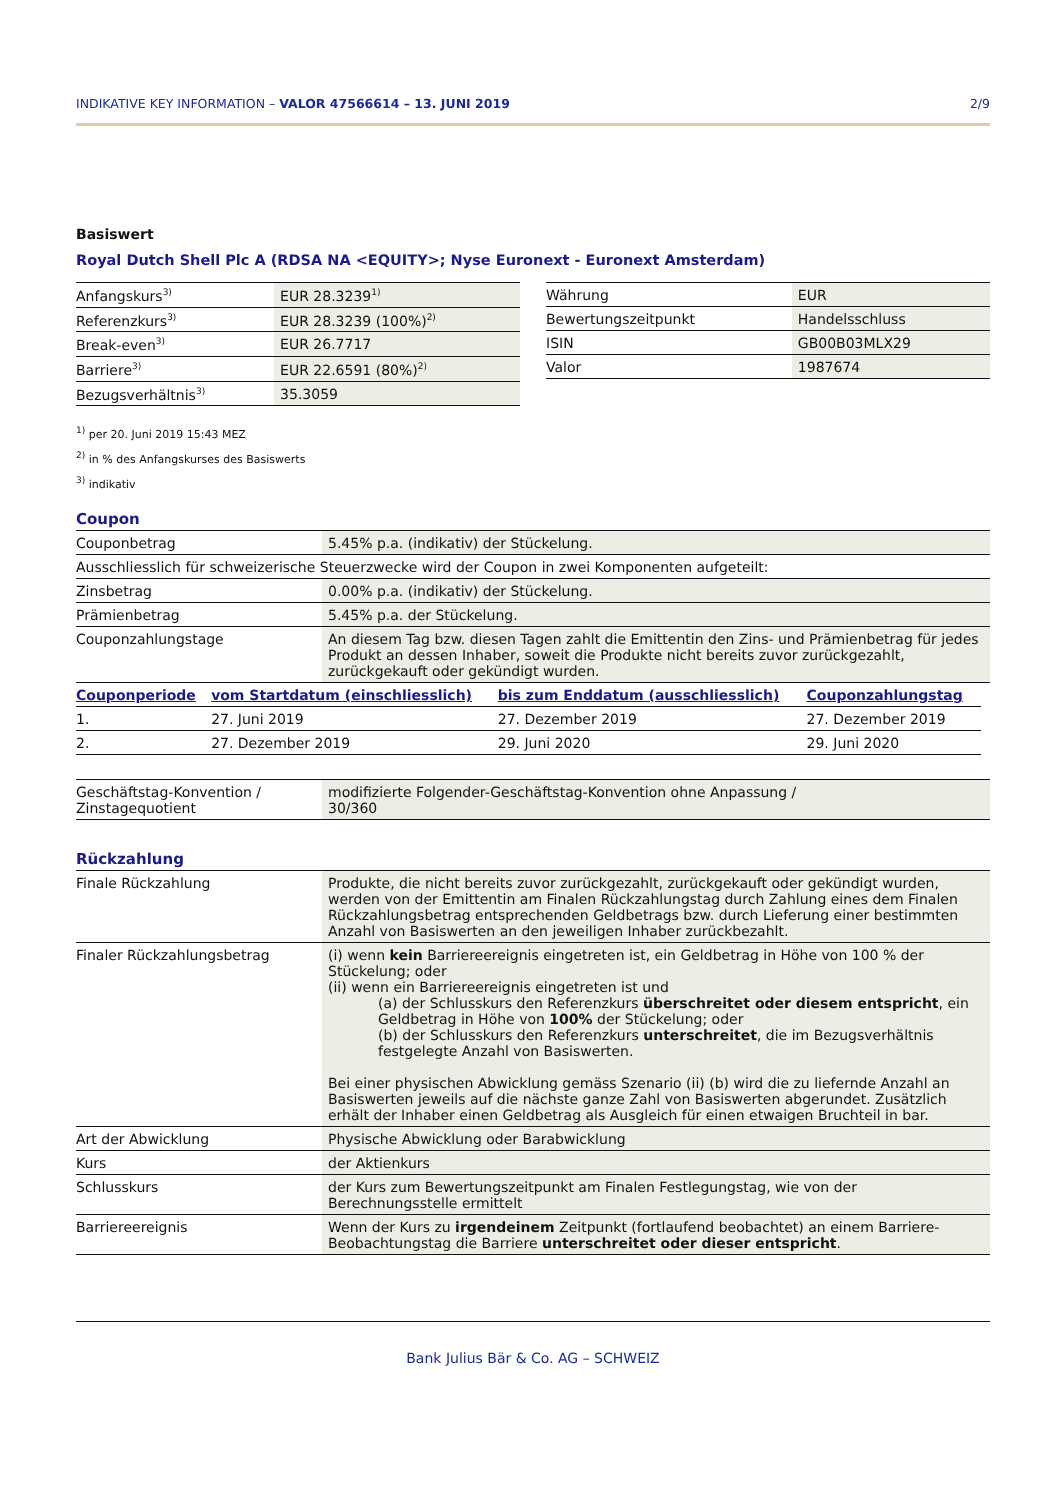INDIKATIVE KEY INFORMATION – VALOR 47566614 – 13. JUNI 2019 2/9
Basiswert
Royal Dutch Shell Plc A (RDSA NA <EQUITY>; Nyse Euronext - Euronext Amsterdam)
| Anfangskurs<sup>3)</sup> | EUR 28.3239<sup>1)</sup> |
| Referenzkurs<sup>3)</sup> | EUR 28.3239 (100%)<sup>2)</sup> |
| Break-even<sup>3)</sup> | EUR 26.7717 |
| Barriere<sup>3)</sup> | EUR 22.6591 (80%)<sup>2)</sup> |
| Bezugsverhältnis<sup>3)</sup> | 35.3059 |
| Währung | EUR |
| Bewertungszeitpunkt | Handelsschluss |
| ISIN | GB00B03MLX29 |
| Valor | 1987674 |
<sup>1)</sup> per 20. Juni 2019 15:43 MEZ
<sup>2)</sup> in % des Anfangskurses des Basiswerts
<sup>3)</sup> indikativ
Coupon
| Couponbetrag | 5.45% p.a. (indikativ) der Stückelung. |
| Ausschliesslich für schweizerische Steuerzwecke wird der Coupon in zwei Komponenten aufgeteilt: | |
| Zinsbetrag | 0.00% p.a. (indikativ) der Stückelung. |
| Prämienbetrag | 5.45% p.a. der Stückelung. |
| Couponzahlungstage | An diesem Tag bzw. diesen Tagen zahlt die Emittentin den Zins- und Prämienbetrag für jedes Produkt an dessen Inhaber, soweit die Produkte nicht bereits zuvor zurückgezahlt, zurückgekauft oder gekündigt wurden. |
| Couponperiode | vom Startdatum (einschliesslich) | bis zum Enddatum (ausschliesslich) | Couponzahlungstag |
| --- | --- | --- | --- |
| 1. | 27. Juni 2019 | 27. Dezember 2019 | 27. Dezember 2019 |
| 2. | 27. Dezember 2019 | 29. Juni 2020 | 29. Juni 2020 |
| Geschäftstag-Konvention / Zinstagequotient | modifizierte Folgender-Geschäftstag-Konvention ohne Anpassung / 30/360 |
Rückzahlung
| Finale Rückzahlung | Produkte, die nicht bereits zuvor zurückgezahlt, zurückgekauft oder gekündigt wurden, werden von der Emittentin am Finalen Rückzahlungstag durch Zahlung eines dem Finalen Rückzahlungsbetrag entsprechenden Geldbetrags bzw. durch Lieferung einer bestimmten Anzahl von Basiswerten an den jeweiligen Inhaber zurückbezahlt. |
| Finaler Rückzahlungsbetrag | (i) wenn kein Barriereereignis eingetreten ist, ein Geldbetrag in Höhe von 100 % der Stückelung; oder (ii) wenn ein Barriereereignis eingetreten ist und (a) der Schlusskurs den Referenzkurs überschreitet oder diesem entspricht , ein Geldbetrag in Höhe von 100% der Stückelung; oder (b) der Schlusskurs den Referenzkurs unterschreitet , die im Bezugsverhältnis festgelegte Anzahl von Basiswerten. Bei einer physischen Abwicklung gemäss Szenario (ii) (b) wird die zu liefernde Anzahl an Basiswerten jeweils auf die nächste ganze Zahl von Basiswerten abgerundet. Zusätzlich erhält der Inhaber einen Geldbetrag als Ausgleich für einen etwaigen Bruchteil in bar. |
| Art der Abwicklung | Physische Abwicklung oder Barabwicklung |
| Kurs | der Aktienkurs |
| Schlusskurs | der Kurs zum Bewertungszeitpunkt am Finalen Festlegungstag, wie von der Berechnungsstelle ermittelt |
| Barriereereignis | Wenn der Kurs zu irgendeinem Zeitpunkt (fortlaufend beobachtet) an einem Barriere-Beobachtungstag die Barriere unterschreitet oder dieser entspricht . |
Bank Julius Bär & Co. AG – SCHWEIZ